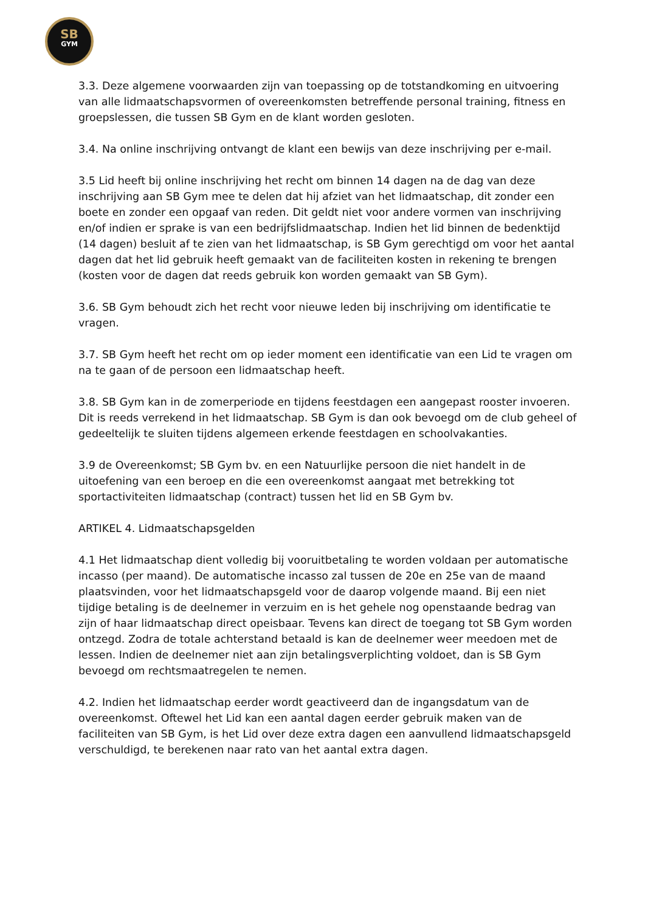SB
GYM
3.3. Deze algemene voorwaarden zijn van toepassing op de totstandkoming en uitvoering van alle lidmaatschapsvormen of overeenkomsten betreffende personal training, fitness en groepslessen, die tussen SB Gym en de klant worden gesloten.
3.4. Na online inschrijving ontvangt de klant een bewijs van deze inschrijving per e-mail.
3.5 Lid heeft bij online inschrijving het recht om binnen 14 dagen na de dag van deze inschrijving aan SB Gym mee te delen dat hij afziet van het lidmaatschap, dit zonder een boete en zonder een opgaaf van reden. Dit geldt niet voor andere vormen van inschrijving en/of indien er sprake is van een bedrijfslidmaatschap. Indien het lid binnen de bedenktijd (14 dagen) besluit af te zien van het lidmaatschap, is SB Gym gerechtigd om voor het aantal dagen dat het lid gebruik heeft gemaakt van de faciliteiten kosten in rekening te brengen (kosten voor de dagen dat reeds gebruik kon worden gemaakt van SB Gym).
3.6. SB Gym behoudt zich het recht voor nieuwe leden bij inschrijving om identificatie te vragen.
3.7. SB Gym heeft het recht om op ieder moment een identificatie van een Lid te vragen om na te gaan of de persoon een lidmaatschap heeft.
3.8. SB Gym kan in de zomerperiode en tijdens feestdagen een aangepast rooster invoeren. Dit is reeds verrekend in het lidmaatschap. SB Gym is dan ook bevoegd om de club geheel of gedeeltelijk te sluiten tijdens algemeen erkende feestdagen en schoolvakanties.
3.9 de Overeenkomst; SB Gym bv. en een Natuurlijke persoon die niet handelt in de uitoefening van een beroep en die een overeenkomst aangaat met betrekking tot sportactiviteiten lidmaatschap (contract) tussen het lid en SB Gym bv.
ARTIKEL 4. Lidmaatschapsgelden
4.1 Het lidmaatschap dient volledig bij vooruitbetaling te worden voldaan per automatische incasso (per maand). De automatische incasso zal tussen de 20e en 25e van de maand plaatsvinden, voor het lidmaatschapsgeld voor de daarop volgende maand. Bij een niet tijdige betaling is de deelnemer in verzuim en is het gehele nog openstaande bedrag van zijn of haar lidmaatschap direct opeisbaar. Tevens kan direct de toegang tot SB Gym worden ontzegd. Zodra de totale achterstand betaald is kan de deelnemer weer meedoen met de lessen. Indien de deelnemer niet aan zijn betalingsverplichting voldoet, dan is SB Gym bevoegd om rechtsmaatregelen te nemen.
4.2. Indien het lidmaatschap eerder wordt geactiveerd dan de ingangsdatum van de overeenkomst. Oftewel het Lid kan een aantal dagen eerder gebruik maken van de faciliteiten van SB Gym, is het Lid over deze extra dagen een aanvullend lidmaatschapsgeld verschuldigd, te berekenen naar rato van het aantal extra dagen.